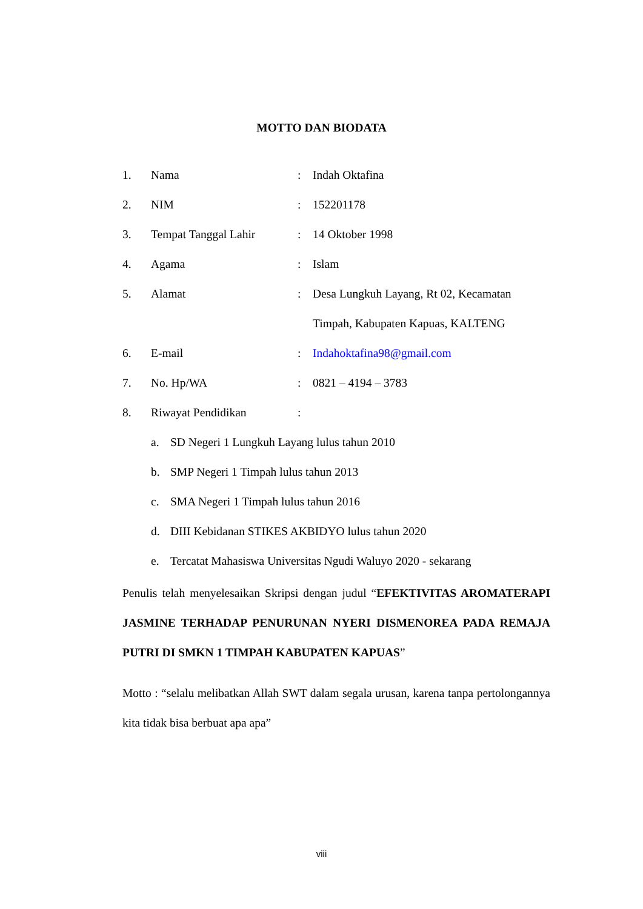MOTTO DAN BIODATA
| 1. | Nama | : | Indah Oktafina |
| 2. | NIM | : | 152201178 |
| 3. | Tempat Tanggal Lahir | : | 14 Oktober 1998 |
| 4. | Agama | : | Islam |
| 5. | Alamat | : | Desa Lungkuh Layang, Rt 02, Kecamatan |
| | | | Timpah, Kabupaten Kapuas, KALTENG |
| 6. | E-mail | : | Indahoktafina98@gmail.com |
| 7. | No. Hp/WA | : | 0821 – 4194 – 3783 |
| 8. | Riwayat Pendidikan | : | |
a. SD Negeri 1 Lungkuh Layang lulus tahun 2010
b. SMP Negeri 1 Timpah lulus tahun 2013
c. SMA Negeri 1 Timpah lulus tahun 2016
d. DIII Kebidanan STIKES AKBIDYO lulus tahun 2020
e. Tercatat Mahasiswa Universitas Ngudi Waluyo 2020 - sekarang
Penulis telah menyelesaikan Skripsi dengan judul “EFEKTIVITAS AROMATERAPI JASMINE TERHADAP PENURUNAN NYERI DISMENOREA PADA REMAJA PUTRI DI SMKN 1 TIMPAH KABUPATEN KAPUAS”
Motto : “selalu melibatkan Allah SWT dalam segala urusan, karena tanpa pertolongannya kita tidak bisa berbuat apa apa”
viii